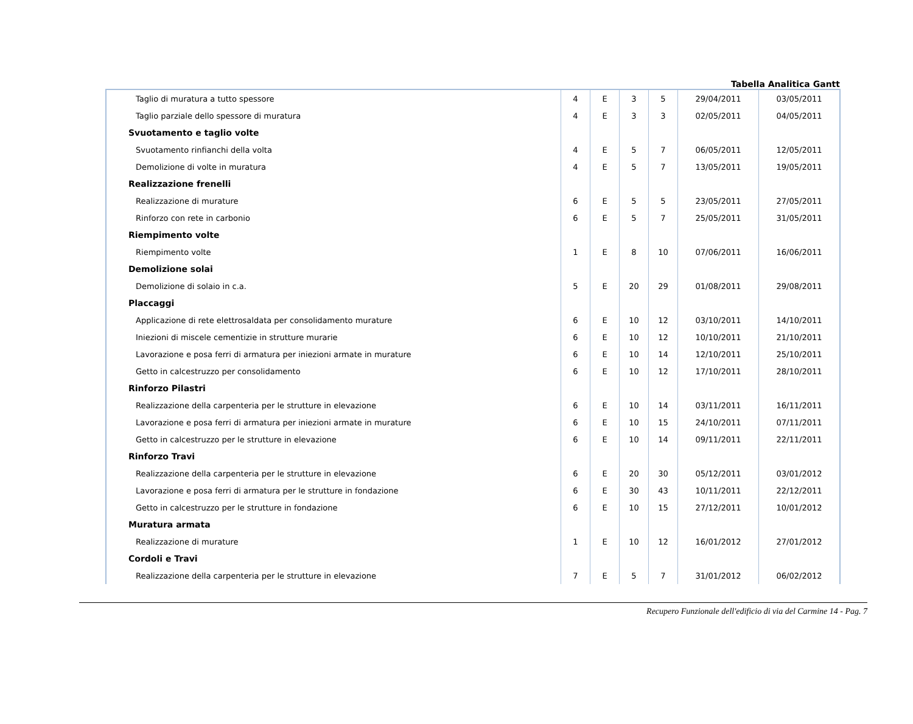Tabella Analitica Gantt
| Taglio di muratura a tutto spessore | 4 | E | 3 | 5 | 29/04/2011 | 03/05/2011 |
| Taglio parziale dello spessore di muratura | 4 | E | 3 | 3 | 02/05/2011 | 04/05/2011 |
| Svuotamento e taglio volte | | | | | | |
| Svuotamento rinfianchi della volta | 4 | E | 5 | 7 | 06/05/2011 | 12/05/2011 |
| Demolizione di volte in muratura | 4 | E | 5 | 7 | 13/05/2011 | 19/05/2011 |
| Realizzazione frenelli | | | | | | |
| Realizzazione di murature | 6 | E | 5 | 5 | 23/05/2011 | 27/05/2011 |
| Rinforzo con rete in carbonio | 6 | E | 5 | 7 | 25/05/2011 | 31/05/2011 |
| Riempimento volte | | | | | | |
| Riempimento volte | 1 | E | 8 | 10 | 07/06/2011 | 16/06/2011 |
| Demolizione solai | | | | | | |
| Demolizione di solaio in c.a. | 5 | E | 20 | 29 | 01/08/2011 | 29/08/2011 |
| Placcaggi | | | | | | |
| Applicazione di rete elettrosaldata per consolidamento murature | 6 | E | 10 | 12 | 03/10/2011 | 14/10/2011 |
| Iniezioni di miscele cementizie in strutture murarie | 6 | E | 10 | 12 | 10/10/2011 | 21/10/2011 |
| Lavorazione e posa ferri di armatura per iniezioni armate in murature | 6 | E | 10 | 14 | 12/10/2011 | 25/10/2011 |
| Getto in calcestruzzo per consolidamento | 6 | E | 10 | 12 | 17/10/2011 | 28/10/2011 |
| Rinforzo Pilastri | | | | | | |
| Realizzazione della carpenteria per le strutture in elevazione | 6 | E | 10 | 14 | 03/11/2011 | 16/11/2011 |
| Lavorazione e posa ferri di armatura per iniezioni armate in murature | 6 | E | 10 | 15 | 24/10/2011 | 07/11/2011 |
| Getto in calcestruzzo per le strutture in elevazione | 6 | E | 10 | 14 | 09/11/2011 | 22/11/2011 |
| Rinforzo Travi | | | | | | |
| Realizzazione della carpenteria per le strutture in elevazione | 6 | E | 20 | 30 | 05/12/2011 | 03/01/2012 |
| Lavorazione e posa ferri di armatura per le strutture in fondazione | 6 | E | 30 | 43 | 10/11/2011 | 22/12/2011 |
| Getto in calcestruzzo per le strutture in fondazione | 6 | E | 10 | 15 | 27/12/2011 | 10/01/2012 |
| Muratura armata | | | | | | |
| Realizzazione di murature | 1 | E | 10 | 12 | 16/01/2012 | 27/01/2012 |
| Cordoli e Travi | | | | | | |
| Realizzazione della carpenteria per le strutture in elevazione | 7 | E | 5 | 7 | 31/01/2012 | 06/02/2012 |
Recupero Funzionale dell'edificio di via del Carmine 14 - Pag. 7